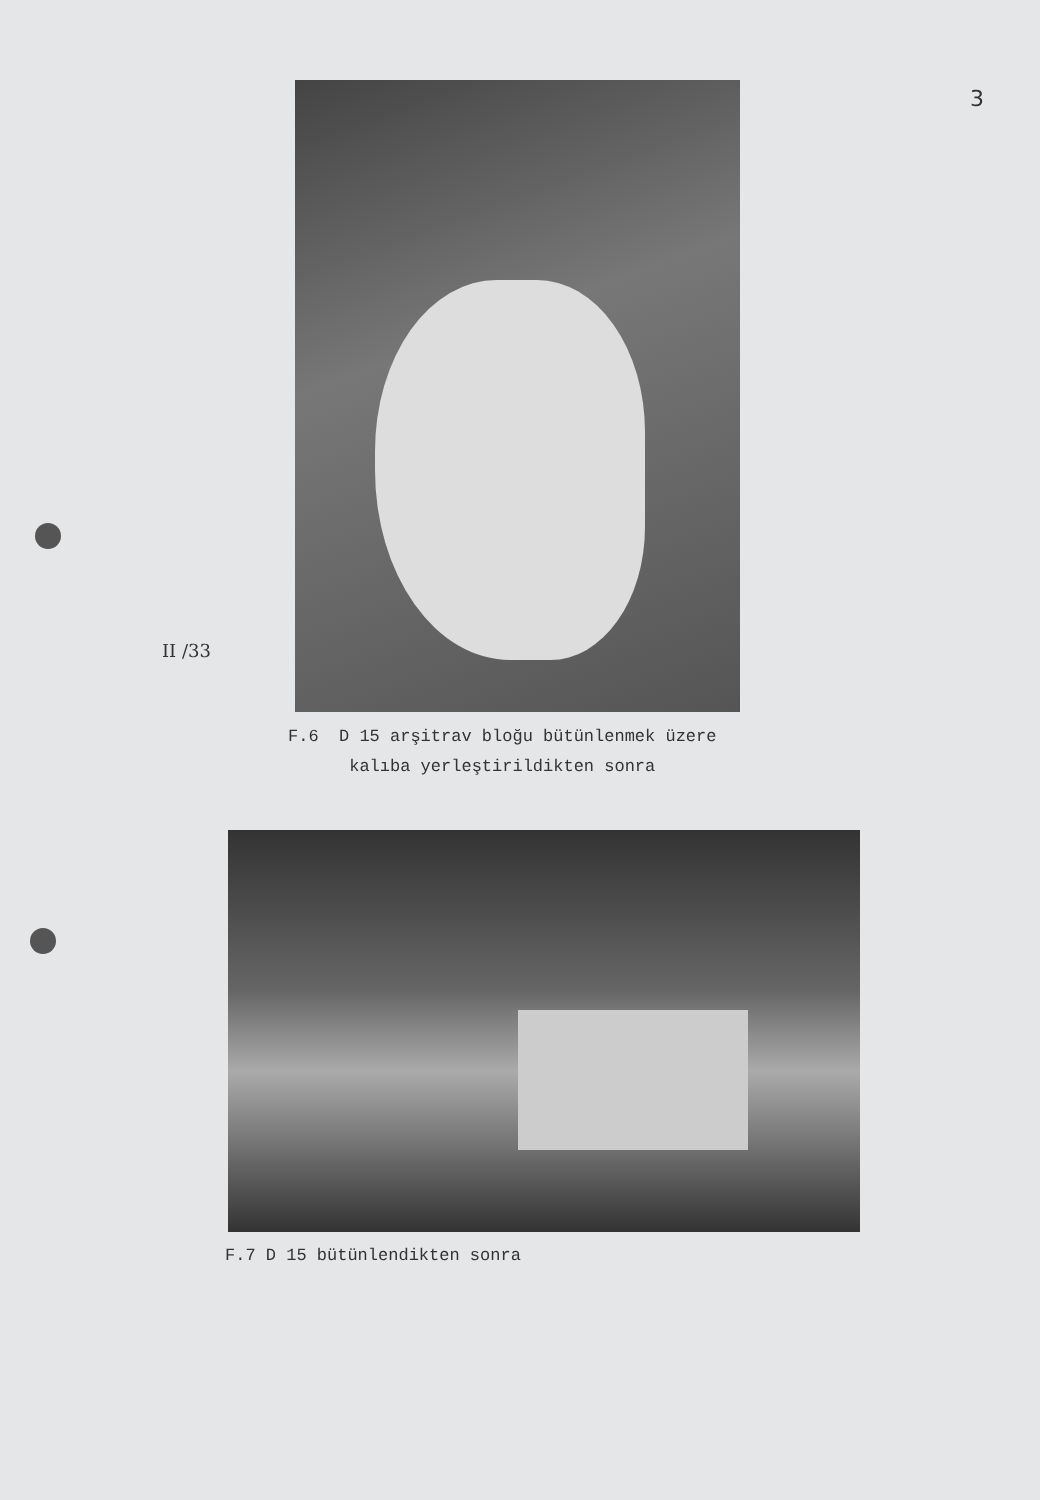3
II /33
F.6 D 15 arşitrav bloğu bütünlenmek üzere
kalıba yerleştirildikten sonra
F.7 D 15 bütünlendikten sonra